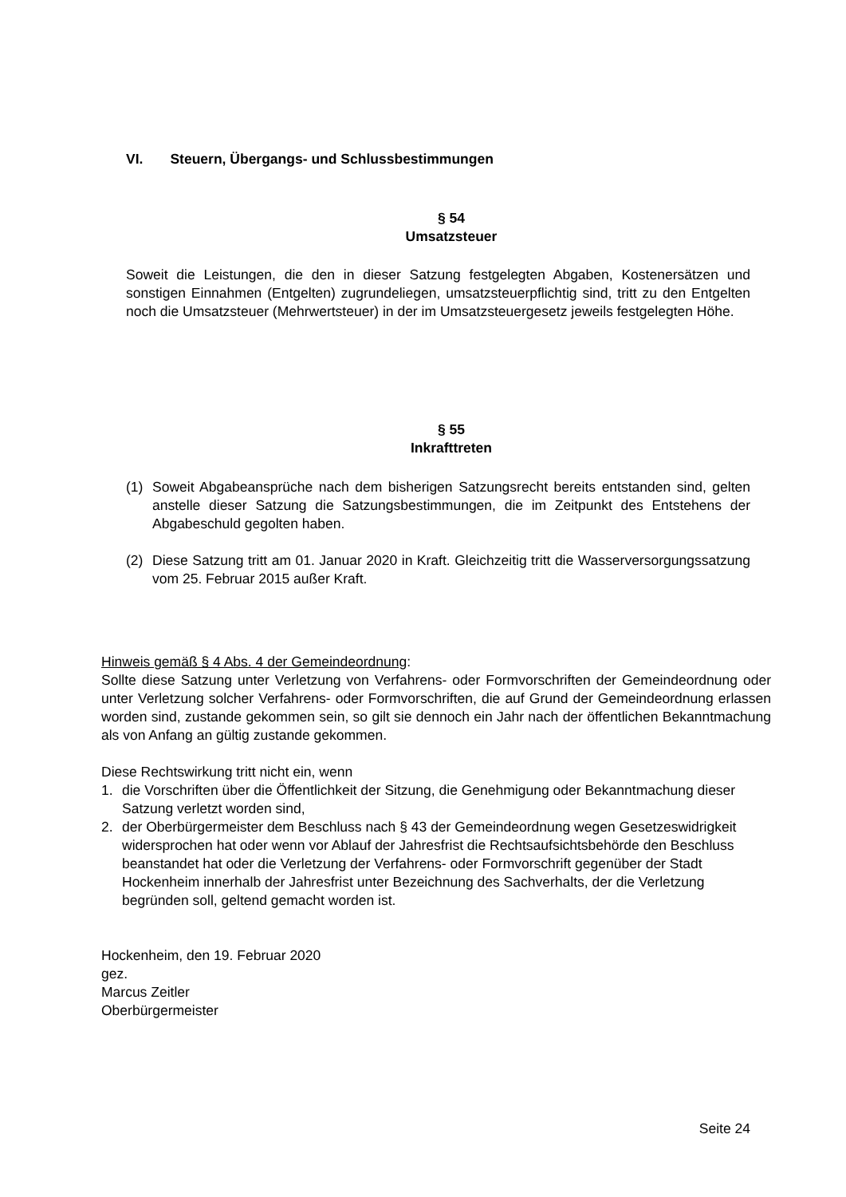VI. Steuern, Übergangs- und Schlussbestimmungen
§ 54
Umsatzsteuer
Soweit die Leistungen, die den in dieser Satzung festgelegten Abgaben, Kostenersätzen und sonstigen Einnahmen (Entgelten) zugrundeliegen, umsatzsteuerpflichtig sind, tritt zu den Entgelten noch die Umsatzsteuer (Mehrwertsteuer) in der im Umsatzsteuergesetz jeweils festgelegten Höhe.
§ 55
Inkrafttreten
(1) Soweit Abgabeansprüche nach dem bisherigen Satzungsrecht bereits entstanden sind, gelten anstelle dieser Satzung die Satzungsbestimmungen, die im Zeitpunkt des Entstehens der Abgabeschuld gegolten haben.
(2) Diese Satzung tritt am 01. Januar 2020 in Kraft. Gleichzeitig tritt die Wasserversorgungssatzung vom 25. Februar 2015 außer Kraft.
Hinweis gemäß § 4 Abs. 4 der Gemeindeordnung:
Sollte diese Satzung unter Verletzung von Verfahrens- oder Formvorschriften der Gemeindeordnung oder unter Verletzung solcher Verfahrens- oder Formvorschriften, die auf Grund der Gemeindeordnung erlassen worden sind, zustande gekommen sein, so gilt sie dennoch ein Jahr nach der öffentlichen Bekanntmachung als von Anfang an gültig zustande gekommen.
Diese Rechtswirkung tritt nicht ein, wenn
1. die Vorschriften über die Öffentlichkeit der Sitzung, die Genehmigung oder Bekanntmachung dieser Satzung verletzt worden sind,
2. der Oberbürgermeister dem Beschluss nach § 43 der Gemeindeordnung wegen Gesetzeswidrigkeit widersprochen hat oder wenn vor Ablauf der Jahresfrist die Rechtsaufsichtsbehörde den Beschluss beanstandet hat oder die Verletzung der Verfahrens- oder Formvorschrift gegenüber der Stadt Hockenheim innerhalb der Jahresfrist unter Bezeichnung des Sachverhalts, der die Verletzung begründen soll, geltend gemacht worden ist.
Hockenheim, den 19. Februar 2020
gez.
Marcus Zeitler
Oberbürgermeister
Seite 24